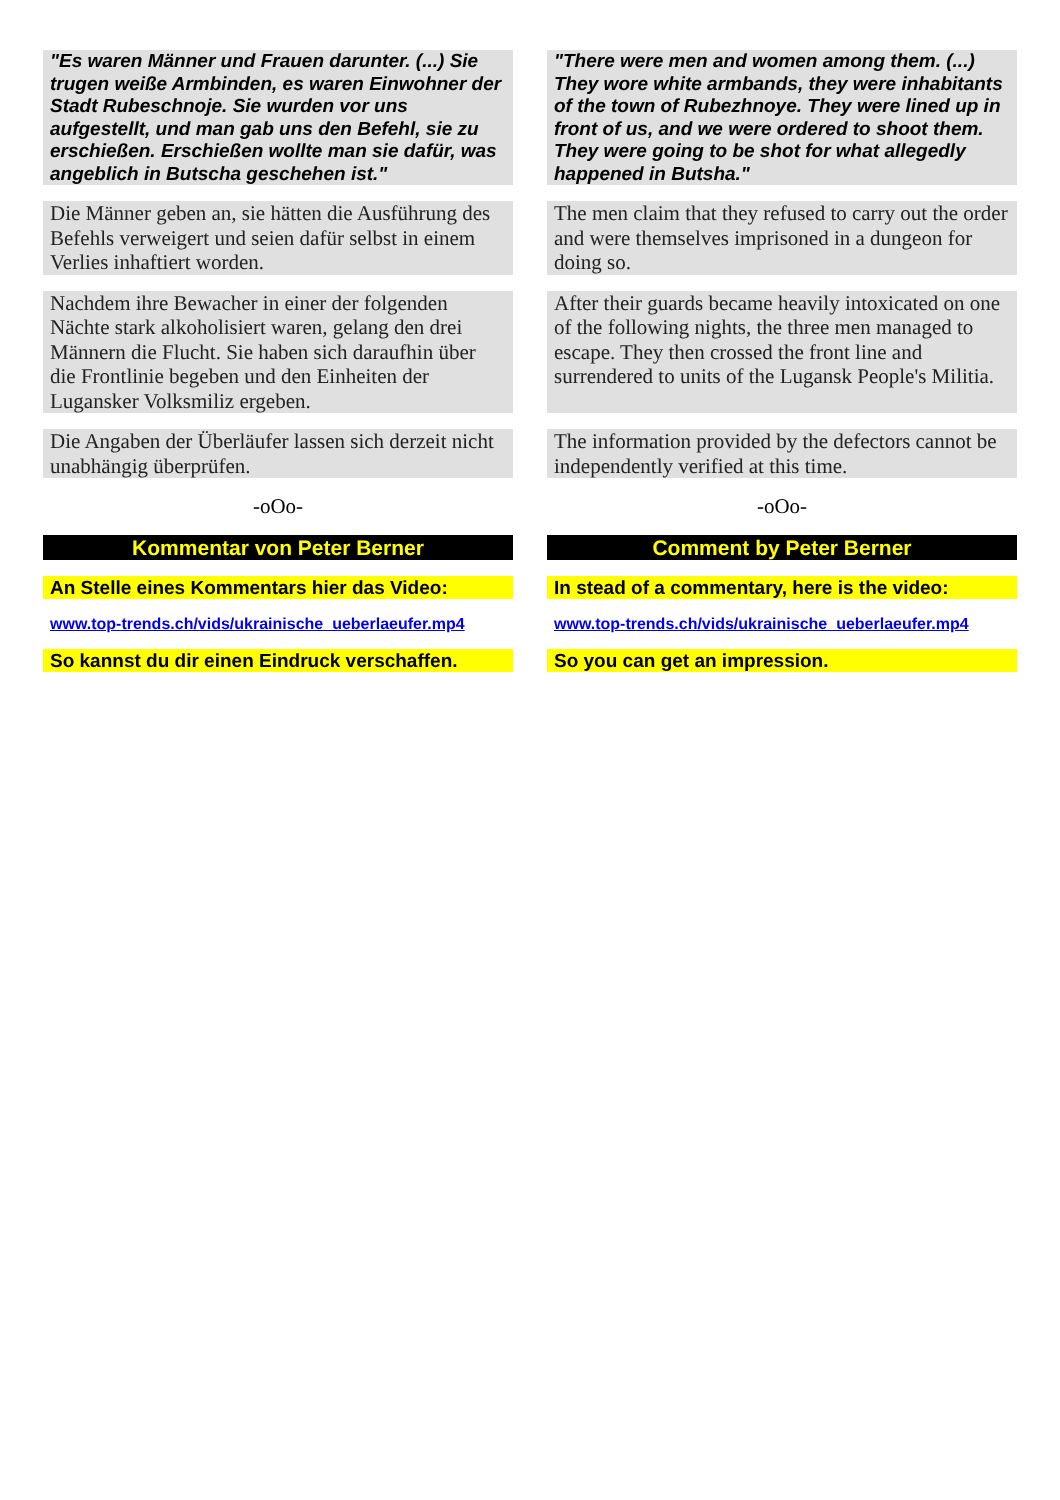"Es waren Männer und Frauen darunter. (...) Sie trugen weiße Armbinden, es waren Einwohner der Stadt Rubeschnoje. Sie wurden vor uns aufgestellt, und man gab uns den Befehl, sie zu erschießen. Erschießen wollte man sie dafür, was angeblich in Butscha geschehen ist."
"There were men and women among them. (...) They wore white armbands, they were inhabitants of the town of Rubezhnoye. They were lined up in front of us, and we were ordered to shoot them. They were going to be shot for what allegedly happened in Butsha."
Die Männer geben an, sie hätten die Ausführung des Befehls verweigert und seien dafür selbst in einem Verlies inhaftiert worden.
The men claim that they refused to carry out the order and were themselves imprisoned in a dungeon for doing so.
Nachdem ihre Bewacher in einer der folgenden Nächte stark alkoholisiert waren, gelang den drei Männern die Flucht. Sie haben sich daraufhin über die Frontlinie begeben und den Einheiten der Lugansker Volksmiliz ergeben.
After their guards became heavily intoxicated on one of the following nights, the three men managed to escape. They then crossed the front line and surrendered to units of the Lugansk People's Militia.
Die Angaben der Überläufer lassen sich derzeit nicht unabhängig überprüfen.
The information provided by the defectors cannot be independently verified at this time.
-oOo- -oOo-
Kommentar von Peter Berner Comment by Peter Berner
An Stelle eines Kommentars hier das Video:
In stead of a commentary, here is the video:
www.top-trends.ch/vids/ukrainische_ueberlaeufer.mp4
www.top-trends.ch/vids/ukrainische_ueberlaeufer.mp4
So kannst du dir einen Eindruck verschaffen.
So you can get an impression.